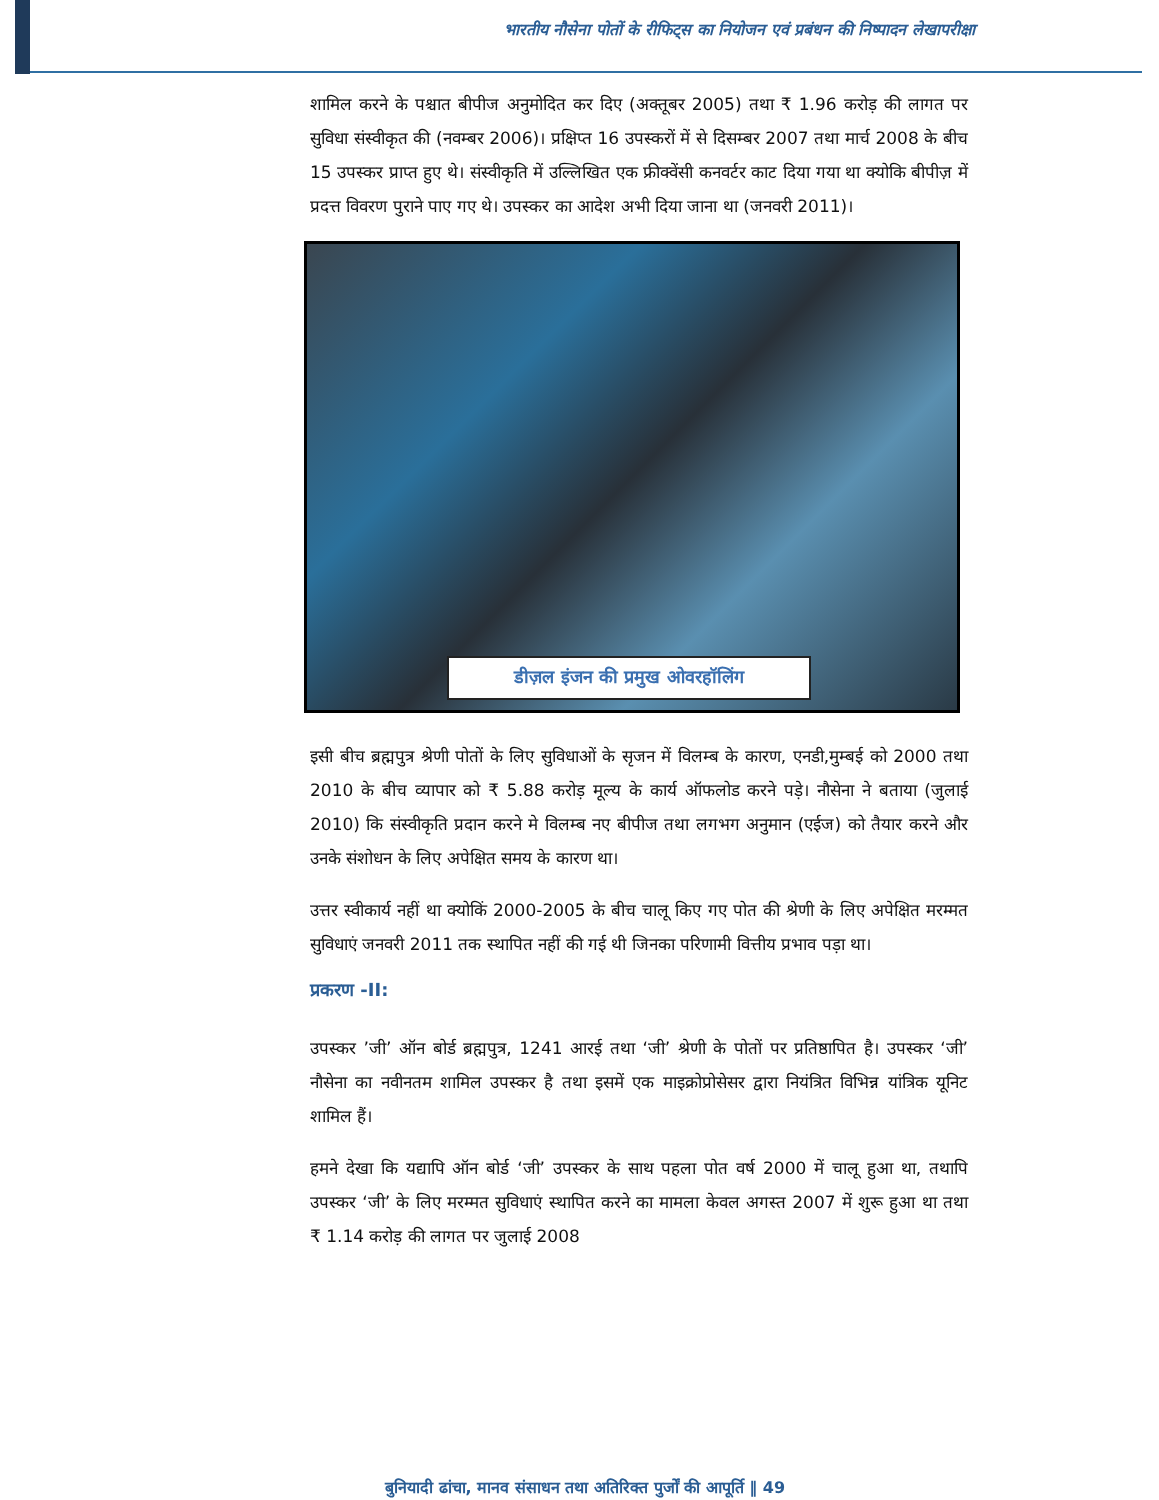भारतीय नौसेना पोतों के रीफिट्स का नियोजन एवं प्रबंधन की निष्पादन लेखापरीक्षा
शामिल करने के पश्चात बीपीज अनुमोदित कर दिए (अक्तूबर 2005) तथा ₹ 1.96 करोड़ की लागत पर सुविधा संस्वीकृत की (नवम्बर 2006)। प्रक्षिप्त 16 उपस्करों में से दिसम्बर 2007 तथा मार्च 2008 के बीच 15 उपस्कर प्राप्त हुए थे। संस्वीकृति में उल्लिखित एक फ्रीक्वेंसी कनवर्टर काट दिया गया था क्योकि बीपीज़ में प्रदत्त विवरण पुराने पाए गए थे। उपस्कर का आदेश अभी दिया जाना था (जनवरी 2011)।
डीज़ल इंजन की प्रमुख ओवरहॉलिंग
इसी बीच ब्रह्मपुत्र श्रेणी पोतों के लिए सुविधाओं के सृजन में विलम्ब के कारण, एनडी,मुम्बई को 2000 तथा 2010 के बीच व्यापार को ₹ 5.88 करोड़ मूल्य के कार्य ऑफलोड करने पड़े। नौसेना ने बताया (जुलाई 2010) कि संस्वीकृति प्रदान करने मे विलम्ब नए बीपीज तथा लगभग अनुमान (एईज) को तैयार करने और उनके संशोधन के लिए अपेक्षित समय के कारण था।
उत्तर स्वीकार्य नहीं था क्योकिं 2000-2005 के बीच चालू किए गए पोत की श्रेणी के लिए अपेक्षित मरम्मत सुविधाएं जनवरी 2011 तक स्थापित नहीं की गई थी जिनका परिणामी वित्तीय प्रभाव पड़ा था।
प्रकरण -II:
उपस्कर ’जी’ ऑन बोर्ड ब्रह्मपुत्र, 1241 आरई तथा ‘जी’ श्रेणी के पोतों पर प्रतिष्ठापित है। उपस्कर ‘जी’ नौसेना का नवीनतम शामिल उपस्कर है तथा इसमें एक माइक्रोप्रोसेसर द्वारा नियंत्रित विभिन्न यांत्रिक यूनिट शामिल हैं।
हमने देखा कि यद्यापि ऑन बोर्ड ‘जी’ उपस्कर के साथ पहला पोत वर्ष 2000 में चालू हुआ था, तथापि उपस्कर ‘जी’ के लिए मरम्मत सुविधाएं स्थापित करने का मामला केवल अगस्त 2007 में शुरू हुआ था तथा ₹ 1.14 करोड़ की लागत पर जुलाई 2008
बुनियादी ढांचा, मानव संसाधन तथा अतिरिक्त पुर्जों की आपूर्ति ‖ 49